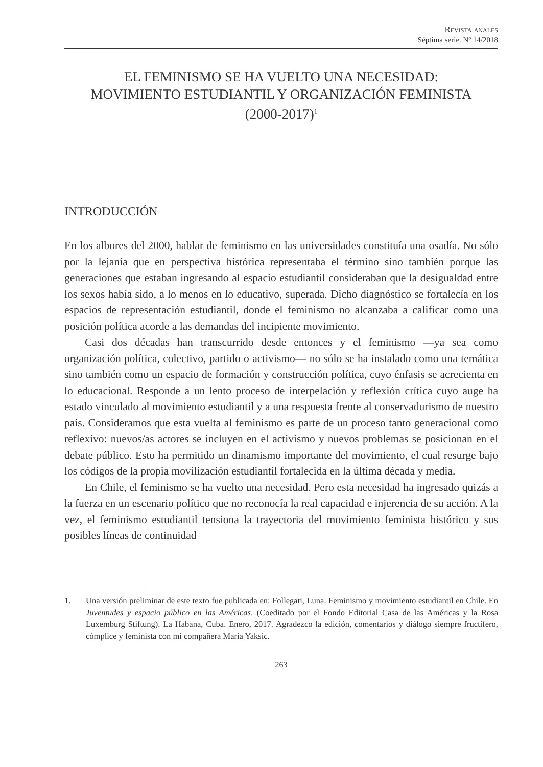Revista anales
Séptima serie. Nº 14/2018
EL FEMINISMO SE HA VUELTO UNA NECESIDAD:
MOVIMIENTO ESTUDIANTIL Y ORGANIZACIÓN FEMINISTA
(2000-2017)<sup>1</sup>
INTRODUCCIÓN
En los albores del 2000, hablar de feminismo en las universidades constituía una osadía. No sólo por la lejanía que en perspectiva histórica representaba el término sino también porque las generaciones que estaban ingresando al espacio estudiantil consideraban que la desigualdad entre los sexos había sido, a lo menos en lo educativo, superada. Dicho diagnóstico se fortalecía en los espacios de representación estudiantil, donde el feminismo no alcanzaba a calificar como una posición política acorde a las demandas del incipiente movimiento.
Casi dos décadas han transcurrido desde entonces y el feminismo —ya sea como organización política, colectivo, partido o activismo— no sólo se ha instalado como una temática sino también como un espacio de formación y construcción política, cuyo énfasis se acrecienta en lo educacional. Responde a un lento proceso de interpelación y reflexión crítica cuyo auge ha estado vinculado al movimiento estudiantil y a una respuesta frente al conservadurismo de nuestro país. Consideramos que esta vuelta al feminismo es parte de un proceso tanto generacional como reflexivo: nuevos/as actores se incluyen en el activismo y nuevos problemas se posicionan en el debate público. Esto ha permitido un dinamismo importante del movimiento, el cual resurge bajo los códigos de la propia movilización estudiantil fortalecida en la última década y media.
En Chile, el feminismo se ha vuelto una necesidad. Pero esta necesidad ha ingresado quizás a la fuerza en un escenario político que no reconocía la real capacidad e injerencia de su acción. A la vez, el feminismo estudiantil tensiona la trayectoria del movimiento feminista histórico y sus posibles líneas de continuidad
1. Una versión preliminar de este texto fue publicada en: Follegati, Luna. Feminismo y movimiento estudiantil en Chile. En Juventudes y espacio público en las Américas. (Coeditado por el Fondo Editorial Casa de las Américas y la Rosa Luxemburg Stiftung). La Habana, Cuba. Enero, 2017. Agradezco la edición, comentarios y diálogo siempre fructífero, cómplice y feminista con mi compañera María Yaksic.
263